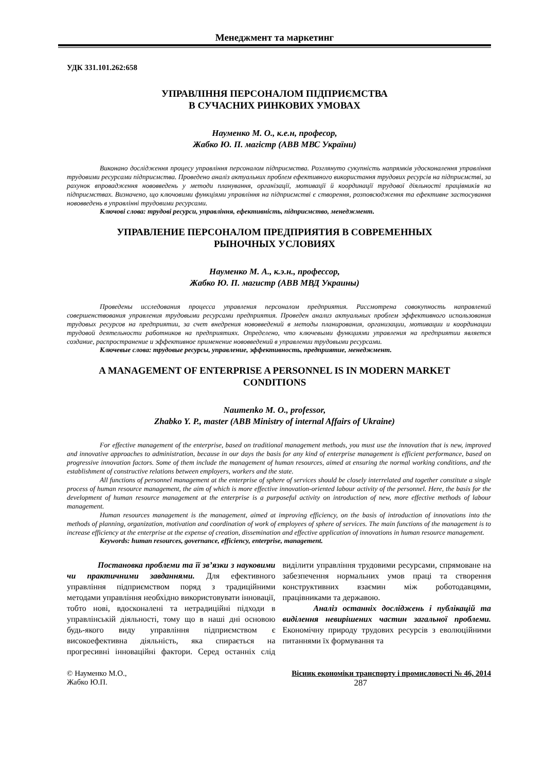Менеджмент та маркетинг
УДК 331.101.262:658
УПРАВЛІННЯ ПЕРСОНАЛОМ ПІДПРИЄМСТВА
В СУЧАСНИХ РИНКОВИХ УМОВАХ
Науменко М. О., к.е.н, професор,
Жабко Ю. П. магістр (АВВ МВС України)
Виконано дослідження процесу управління персоналом підприємства. Розглянуто сукупність напрямків удосконалення управління трудовими ресурсами підприємства. Проведено аналіз актуальних проблем ефективного використання трудових ресурсів на підприємстві, за рахунок впровадження нововведень у методи планування, організації, мотивації й координації трудової діяльності працівників на підприємствах. Визначено, що ключовими функціями управління на підприємстві є створення, розповсюдження та ефективне застосування нововведень в управлінні трудовими ресурсами.
Ключові слова: трудові ресурси, управління, ефективність, підприємство, менеджмент.
УПРАВЛЕНИЕ ПЕРСОНАЛОМ ПРЕДПРИЯТИЯ В СОВРЕМЕННЫХ
РЫНОЧНЫХ УСЛОВИЯХ
Науменко М. А., к.э.н., профессор,
Жабко Ю. П. магистр (АВВ МВД Украины)
Проведены исследования процесса управления персоналом предприятия. Рассмотрена совокупность направлений совершенствования управления трудовыми ресурсами предприятия. Проведен анализ актуальных проблем эффективного использования трудовых ресурсов на предприятии, за счет внедрения нововведений в методы планирования, организации, мотивации и координации трудовой деятельности работников на предприятиях. Определено, что ключевыми функциями управления на предприятии является создание, распространение и эффективное применение нововведений в управлении трудовыми ресурсами.
Ключевые слова: трудовые ресурсы, управление, эффективность, предприятие, менеджмент.
A MANAGEMENT OF ENTERPRISE A PERSONNEL IS IN MODERN MARKET
CONDITIONS
Naumenko M. O., professor,
Zhabko Y. P., master (ABB Ministry of internal Affairs of Ukraine)
For effective management of the enterprise, based on traditional management methods, you must use the innovation that is new, improved and innovative approaches to administration, because in our days the basis for any kind of enterprise management is efficient performance, based on progressive innovation factors. Some of them include the management of human resources, aimed at ensuring the normal working conditions, and the establishment of constructive relations between employers, workers and the state.
All functions of personnel management at the enterprise of sphere of services should be closely interrelated and together constitute a single process of human resource management, the aim of which is more effective innovation-oriented labour activity of the personnel. Here, the basis for the development of human resource management at the enterprise is a purposeful activity on introduction of new, more effective methods of labour management.
Human resources management is the management, aimed at improving efficiency, on the basis of introduction of innovations into the methods of planning, organization, motivation and coordination of work of employees of sphere of services. The main functions of the management is to increase efficiency at the enterprise at the expense of creation, dissemination and effective application of innovations in human resource management.
Keywords: human resources, governance, efficiency, enterprise, management.
Постановка проблеми та її зв’язки з науковими чи практичними завданнями. Для ефективного управління підприємством поряд з традиційними методами управління необхідно використовувати інновації, тобто нові, вдосконалені та нетрадиційні підходи в управлінській діяльності, тому що в наші дні основою будь-якого виду управління підприємством є високоефективна діяльність, яка спирається на прогресивні інноваційні фактори. Серед останніх слід виділити управління трудовими ресурсами, спрямоване на забезпечення нормальних умов праці та створення конструктивних взаємин між роботодавцями, працівниками та державою.
Аналіз останніх досліджень і публікацій та виділення невирішених частин загальної проблеми. Економічну природу трудових ресурсів з еволюційними питаннями їх формування та
© Науменко М.О.,
Жабко Ю.П.
Вісник економіки транспорту і промисловості № 46, 2014
287